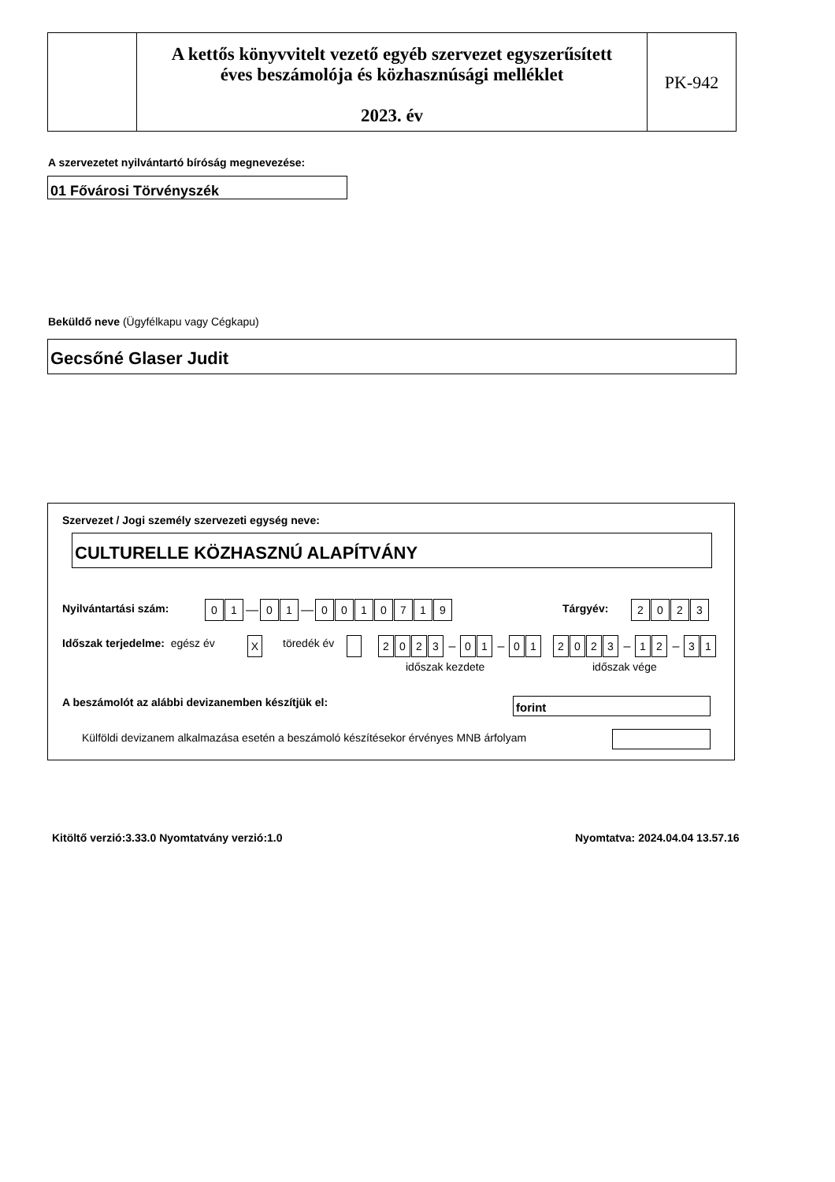A kettős könyvvitelt vezető egyéb szervezet egyszerűsített
éves beszámolója és közhasznúsági melléklet
2023. év
PK-942
A szervezetet nyilvántartó bíróság megnevezése:
01 Fővárosi Törvényszék
Beküldő neve (Ügyfélkapu vagy Cégkapu)
Gecsőné Glaser Judit
Szervezet / Jogi személy szervezeti egység neve:
CULTURELLE KÖZHASZNÚ ALAPÍTVÁNY
Nyilvántartási szám: 01 — 01 — 0010719 Tárgyév: 2023
Időszak terjedelme: egész év X töredék év 2023 – 01 – 01 2023 – 12 – 31
időszak kezdete időszak vége
A beszámolót az alábbi devizanemben készítjük el:
forint
Külföldi devizanem alkalmazása esetén a beszámoló készítésekor érvényes MNB árfolyam
Kitöltő verzió:3.33.0 Nyomtatvány verzió:1.0
Nyomtatva: 2024.04.04 13.57.16